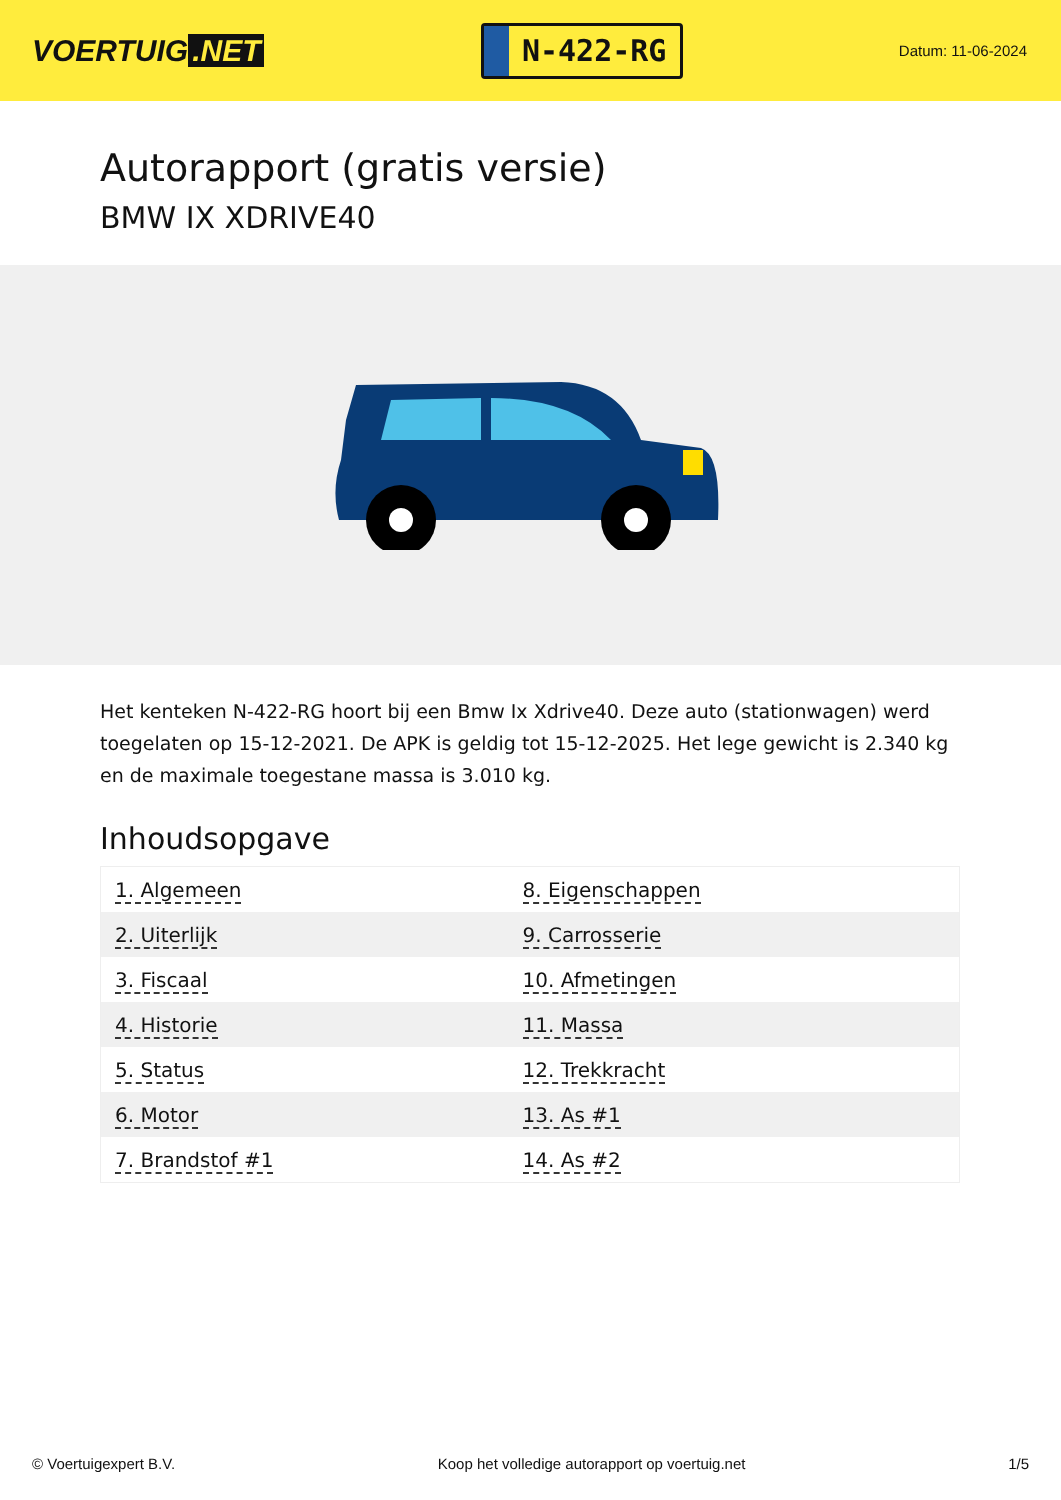VOERTUIG.NET
N-422-RG
Datum: 11-06-2024
Autorapport (gratis versie)
BMW IX XDRIVE40
Het kenteken N-422-RG hoort bij een Bmw Ix Xdrive40. Deze auto (stationwagen) werd toegelaten op 15-12-2021. De APK is geldig tot 15-12-2025. Het lege gewicht is 2.340 kg en de maximale toegestane massa is 3.010 kg.
Inhoudsopgave
| 1. Algemeen | 8. Eigenschappen |
| 2. Uiterlijk | 9. Carrosserie |
| 3. Fiscaal | 10. Afmetingen |
| 4. Historie | 11. Massa |
| 5. Status | 12. Trekkracht |
| 6. Motor | 13. As #1 |
| 7. Brandstof #1 | 14. As #2 |
© Voertuigexpert B.V. Koop het volledige autorapport op voertuig.net 1/5